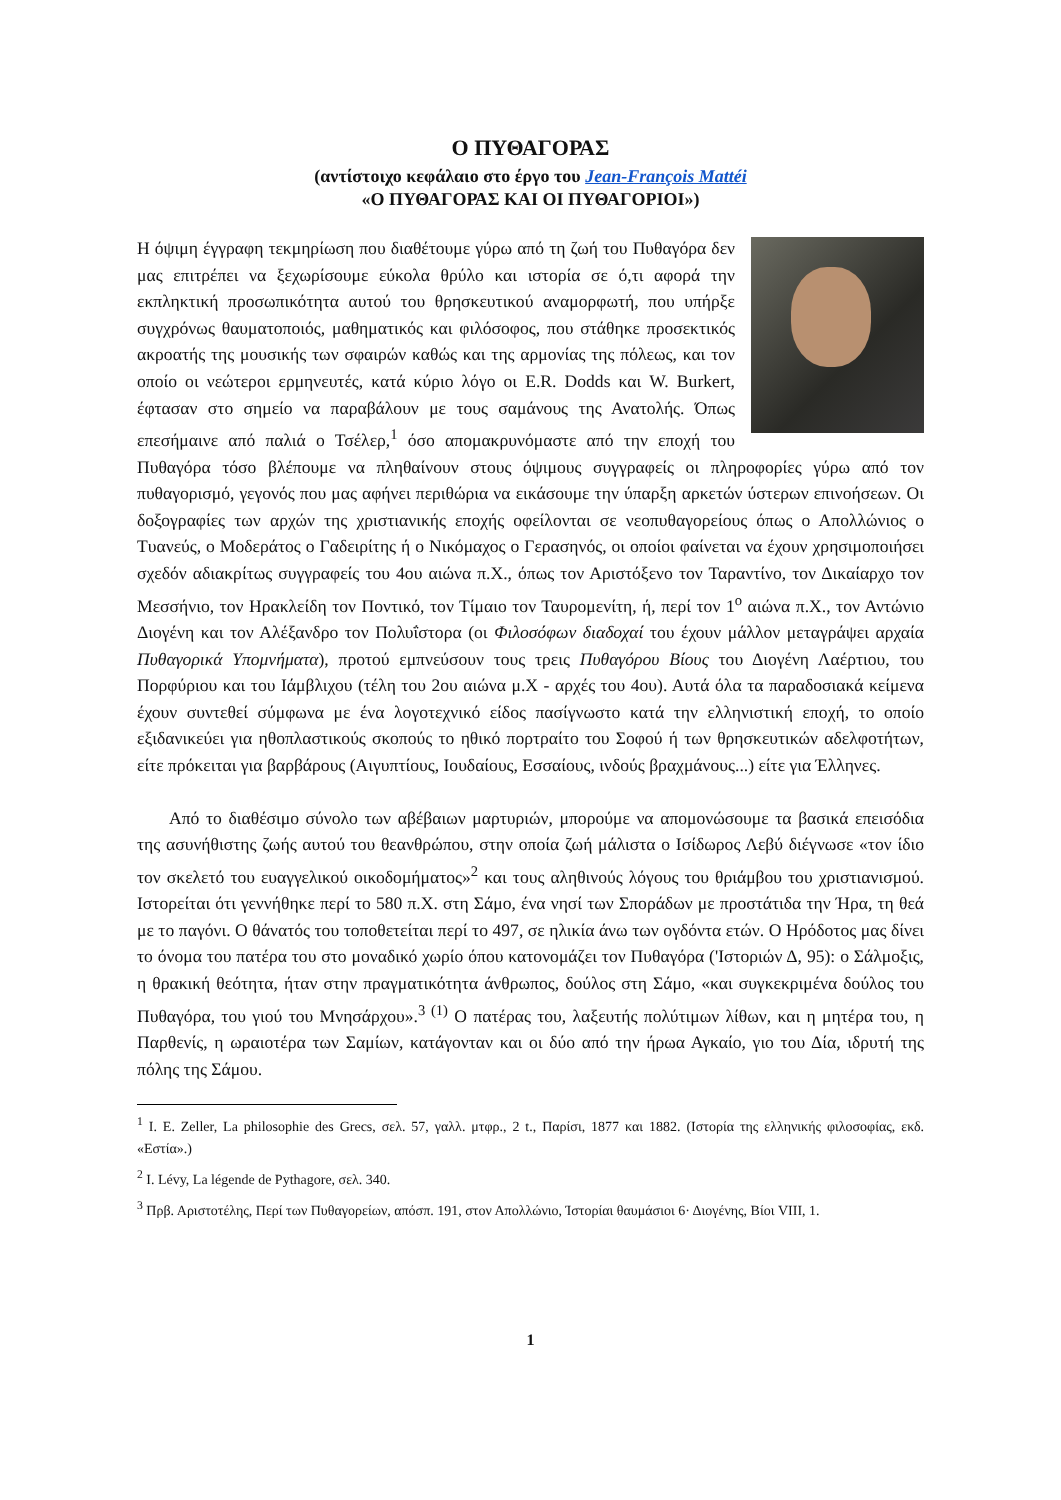Ο ΠΥΘΑΓΟΡΑΣ
(αντίστοιχο κεφάλαιο στο έργο του Jean-François Mattéi
«Ο ΠΥΘΑΓΟΡΑΣ ΚΑΙ ΟΙ ΠΥΘΑΓΟΡΙΟΙ»)
Η όψιμη έγγραφη τεκμηρίωση που διαθέτουμε γύρω από τη ζωή του Πυθαγόρα δεν μας επιτρέπει να ξεχωρίσουμε εύκολα θρύλο και ιστορία σε ό,τι αφορά την εκπληκτική προσωπικότητα αυτού του θρησκευτικού αναμορφωτή, που υπήρξε συγχρόνως θαυματοποιός, μαθηματικός και φιλόσοφος, που στάθηκε προσεκτικός ακροατής της μουσικής των σφαιρών καθώς και της αρμονίας της πόλεως, και τον οποίο οι νεώτεροι ερμηνευτές, κατά κύριο λόγο οι E.R. Dodds και W. Burkert, έφτασαν στο σημείο να παραβάλουν με τους σαμάνους της Ανατολής. Όπως επεσήμαινε από παλιά ο Τσέλερ,<sup>1</sup> όσο απομακρυνόμαστε από την εποχή του Πυθαγόρα τόσο βλέπουμε να πληθαίνουν στους όψιμους συγγραφείς οι πληροφορίες γύρω από τον πυθαγορισμό, γεγονός που μας αφήνει περιθώρια να εικάσουμε την ύπαρξη αρκετών ύστερων επινοήσεων. Οι δοξογραφίες των αρχών της χριστιανικής εποχής οφείλονται σε νεοπυθαγορείους όπως ο Απολλώνιος ο Τυανεύς, ο Μοδεράτος ο Γαδειρίτης ή ο Νικόμαχος ο Γερασηνός, οι οποίοι φαίνεται να έχουν χρησιμοποιήσει σχεδόν αδιακρίτως συγγραφείς του 4ου αιώνα π.Χ., όπως τον Αριστόξενο τον Ταραντίνο, τον Δικαίαρχο τον Μεσσήνιο, τον Ηρακλείδη τον Ποντικό, τον Τίμαιο τον Ταυρομενίτη, ή, περί τον 1<sup>ο</sup> αιώνα π.Χ., τον Αντώνιο Διογένη και τον Αλέξανδρο τον Πολυΐστορα (οι Φιλοσόφων διαδοχαί του έχουν μάλλον μεταγράψει αρχαία Πυθαγορικά Υπομνήματα), προτού εμπνεύσουν τους τρεις Πυθαγόρου Βίους του Διογένη Λαέρτιου, του Πορφύριου και του Ιάμβλιχου (τέλη του 2ου αιώνα μ.Χ - αρχές του 4ου). Αυτά όλα τα παραδοσιακά κείμενα έχουν συντεθεί σύμφωνα με ένα λογοτεχνικό είδος πασίγνωστο κατά την ελληνιστική εποχή, το οποίο εξιδανικεύει για ηθοπλαστικούς σκοπούς το ηθικό πορτραίτο του Σοφού ή των θρησκευτικών αδελφοτήτων, είτε πρόκειται για βαρβάρους (Αιγυπτίους, Ιουδαίους, Εσσαίους, ινδούς βραχμάνους...) είτε για Έλληνες.
Από το διαθέσιμο σύνολο των αβέβαιων μαρτυριών, μπορούμε να απομονώσουμε τα βασικά επεισόδια της ασυνήθιστης ζωής αυτού του θεανθρώπου, στην οποία ζωή μάλιστα ο Ισίδωρος Λεβύ διέγνωσε «τον ίδιο τον σκελετό του ευαγγελικού οικοδομήματος»<sup>2</sup> και τους αληθινούς λόγους του θριάμβου του χριστιανισμού. Ιστορείται ότι γεννήθηκε περί το 580 π.Χ. στη Σάμο, ένα νησί των Σποράδων με προστάτιδα την Ήρα, τη θεά με το παγόνι. Ο θάνατός του τοποθετείται περί το 497, σε ηλικία άνω των ογδόντα ετών. Ο Ηρόδοτος μας δίνει το όνομα του πατέρα του στο μοναδικό χωρίο όπου κατονομάζει τον Πυθαγόρα ('Ιστοριών Δ, 95): ο Σάλμοξις, η θρακική θεότητα, ήταν στην πραγματικότητα άνθρωπος, δούλος στη Σάμο, «και συγκεκριμένα δούλος του Πυθαγόρα, του γιού του Μνησάρχου».<sup>3 (1)</sup> Ο πατέρας του, λαξευτής πολύτιμων λίθων, και η μητέρα του, η Παρθενίς, η ωραιοτέρα των Σαμίων, κατάγονταν και οι δύο από την ήρωα Αγκαίο, γιο του Δία, ιδρυτή της πόλης της Σάμου.
<sup>1</sup> I. E. Zeller, La philosophie des Grecs, σελ. 57, γαλλ. μτφρ., 2 t., Παρίσι, 1877 και 1882. (Ιστορία της ελληνικής φιλοσοφίας, εκδ. «Εστία».)
<sup>2</sup> I. Lévy, La légende de Pythagore, σελ. 340.
<sup>3</sup> Πρβ. Αριστοτέλης, Περί των Πυθαγορείων, απόσπ. 191, στον Απολλώνιο, Ίστορίαι θαυμάσιοι 6· Διογένης, Βίοι VIII, 1.
1